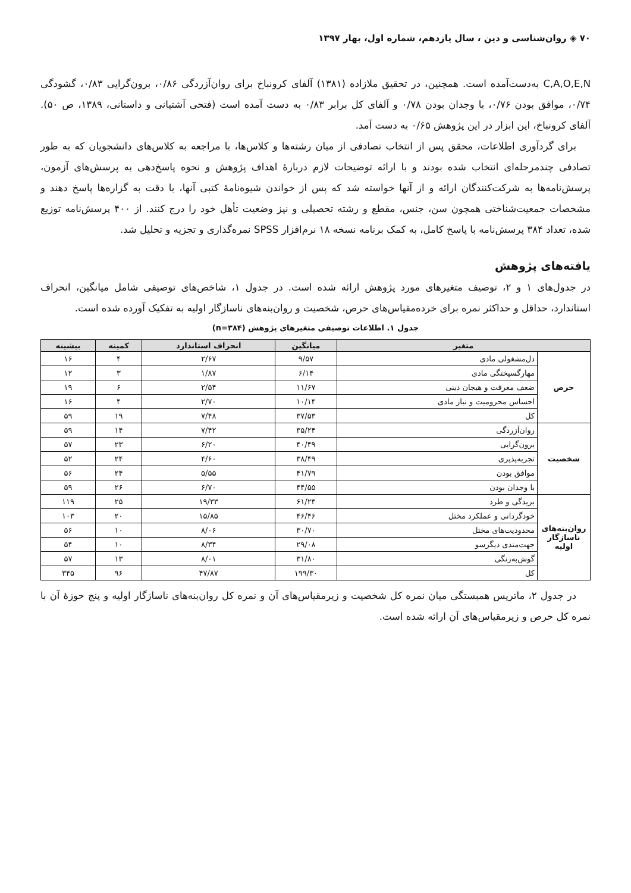۷۰ ◈ روان‌شناسی و دین ، سال یازدهم، شماره اول، بهار ۱۳۹۷
C,A,O,E,N به‌دست‌آمده است. همچنین، در تحقیق ملازاده (۱۳۸۱) آلفای کرونباخ برای روان‌آزردگی ۰/۸۶، برون‌گرایی ۰/۸۳، گشودگی ۰/۷۴، موافق بودن ۰/۷۶، با وجدان بودن ۰/۷۸ و آلفای کل برابر ۰/۸۳ به دست آمده است (فتحی آشتیانی و داستانی، ۱۳۸۹، ص ۵۰). آلفای کرونباخ، این ابزار در این پژوهش ۰/۶۵ به دست آمد.
برای گردآوری اطلاعات، محقق پس از انتخاب تصادفی از میان رشته‌ها و کلاس‌ها، با مراجعه به کلاس‌های دانشجویان که به طور تصادفی چندمرحله‌ای انتخاب شده بودند و با ارائه توضیحات لازم دربارهٔ اهداف پژوهش و نحوه پاسخ‌دهی به پرسش‌های آزمون، پرسش‌نامه‌ها به شرکت‌کنندگان ارائه و از آنها خواسته شد که پس از خواندن شیوه‌نامهٔ کتبی آنها، با دقت به گزاره‌ها پاسخ دهند و مشخصات جمعیت‌شناختی همچون سن، جنس، مقطع و رشته تحصیلی و نیز وضعیت تأهل خود را درج کنند. از ۴۰۰ پرسش‌نامه توزیع شده، تعداد ۳۸۴ پرسش‌نامه با پاسخ کامل، به کمک برنامه نسخه ۱۸ نرم‌افزار SPSS نمره‌گذاری و تجزیه و تحلیل شد.
یافته‌های پژوهش
در جدول‌های ۱ و ۲، توصیف متغیرهای مورد پژوهش ارائه شده است. در جدول ۱، شاخص‌های توصیفی شامل میانگین، انحراف استاندارد، حداقل و حداکثر نمره برای خرده‌مقیاس‌های حرص، شخصیت و روان‌بنه‌های ناسازگار اولیه به تفکیک آورده شده است.
جدول ۱. اطلاعات توصیفی متغیرهای پژوهش (n=۳۸۴)
| متغیر | | میانگین | انحراف استاندارد | کمینه | بیشینه |
| --- | --- | --- | --- | --- | --- |
| حرص | دل‌مشغولی مادی | ۹/۵۷ | ۲/۶۷ | ۴ | ۱۶ |
| | مهارگسیختگی مادی | ۶/۱۴ | ۱/۸۷ | ۳ | ۱۲ |
| | ضعف معرفت و هیجان دینی | ۱۱/۶۷ | ۲/۵۴ | ۶ | ۱۹ |
| | احساس محرومیت و نیاز مادی | ۱۰/۱۴ | ۲/۷۰ | ۴ | ۱۶ |
| | کل | ۳۷/۵۳ | ۷/۴۸ | ۱۹ | ۵۹ |
| شخصیت | روان‌آزردگی | ۳۵/۲۴ | ۷/۴۲ | ۱۴ | ۵۹ |
| | برون‌گرایی | ۴۰/۴۹ | ۶/۲۰ | ۲۳ | ۵۷ |
| | تجربه‌پذیری | ۳۸/۴۹ | ۴/۶۰ | ۲۴ | ۵۲ |
| | موافق بودن | ۴۱/۷۹ | ۵/۵۵ | ۲۴ | ۵۶ |
| | با وجدان بودن | ۴۴/۵۵ | ۶/۷۰ | ۲۶ | ۵۹ |
| روان‌بنه‌های ناسازگار اولیه | بریدگی و طرد | ۶۱/۲۳ | ۱۹/۳۳ | ۲۵ | ۱۱۹ |
| | خودگردانی و عملکرد مختل | ۴۶/۴۶ | ۱۵/۸۵ | ۲۰ | ۱۰۳ |
| | محدودیت‌های مختل | ۳۰/۷۰ | ۸/۰۶ | ۱۰ | ۵۶ |
| | جهت‌مندی دیگرسو | ۲۹/۰۸ | ۸/۳۴ | ۱۰ | ۵۴ |
| | گوش‌به‌زنگی | ۳۱/۸۰ | ۸/۰۱ | ۱۳ | ۵۷ |
| | کل | ۱۹۹/۳۰ | ۴۷/۸۷ | ۹۶ | ۳۴۵ |
در جدول ۲، ماتریس همبستگی میان نمره کل شخصیت و زیرمقیاس‌های آن و نمره کل روان‌بنه‌های ناسازگار اولیه و پنج حوزهٔ آن با نمره کل حرص و زیرمقیاس‌های آن ارائه شده است.